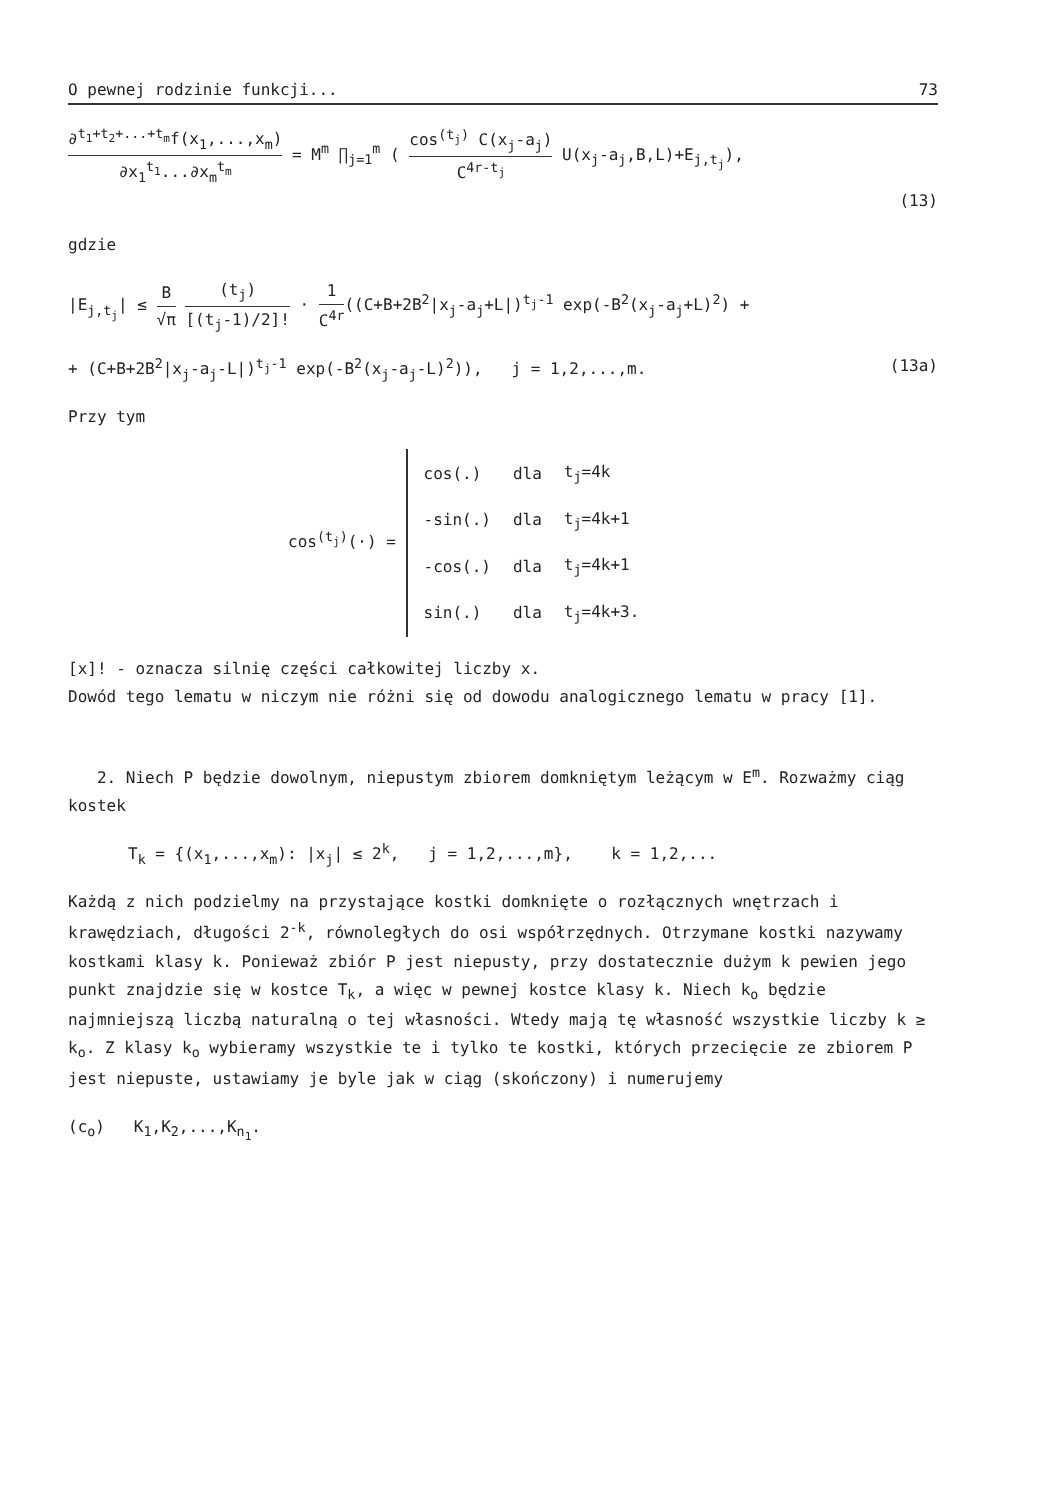O pewnej rodzinie funkcji... 73
∂<sup>t<sub>1</sub>+t<sub>2</sub>+...+t<sub>m</sub></sup>f(x<sub>1</sub>,...,x<sub>m</sub>) ∂x<sub>1</sub><sup>t<sub>1</sub></sup>...∂x<sub>m</sub><sup>t<sub>m</sub></sup> = M<sup>m</sup> ∏<sub>j=1</sub><sup>m</sup> ( cos<sup>(t<sub>j</sub>)</sup> C(x<sub>j</sub>-a<sub>j</sub>) C<sup>4r-t<sub>j</sub></sup> U(x<sub>j</sub>-a<sub>j</sub>,B,L)+E<sub>j,t<sub>j</sub></sub>),
(13)
gdzie
|E<sub>j,t<sub>j</sub></sub>| ≤ B √π (t<sub>j</sub>) [(t<sub>j</sub>-1)/2]! · 1 C<sup>4r</sup>((C+B+2B<sup>2</sup>|x<sub>j</sub>-a<sub>j</sub>+L|)<sup>t<sub>j</sub>-1</sup> exp(-B<sup>2</sup>(x<sub>j</sub>-a<sub>j</sub>+L)<sup>2</sup>) +
+ (C+B+2B<sup>2</sup>|x<sub>j</sub>-a<sub>j</sub>-L|)<sup>t<sub>j</sub>-1</sup> exp(-B<sup>2</sup>(x<sub>j</sub>-a<sub>j</sub>-L)<sup>2</sup>)), j = 1,2,...,m. (13a)
Przy tym
cos<sup>(t<sub>j</sub>)</sup>(·) =
| cos(.) | dla | t<sub>j</sub>=4k |
| -sin(.) | dla | t<sub>j</sub>=4k+1 |
| -cos(.) | dla | t<sub>j</sub>=4k+1 |
| sin(.) | dla | t<sub>j</sub>=4k+3. |
[x]! - oznacza silnię części całkowitej liczby x.
Dowód tego lematu w niczym nie różni się od dowodu analogicznego lematu w pracy [1].
2. Niech P będzie dowolnym, niepustym zbiorem domkniętym leżącym w E<sup>m</sup>. Rozważmy ciąg kostek
T<sub>k</sub> = {(x<sub>1</sub>,...,x<sub>m</sub>): |x<sub>j</sub>| ≤ 2<sup>k</sup>, j = 1,2,...,m}, k = 1,2,...
Każdą z nich podzielmy na przystające kostki domknięte o rozłącznych wnętrzach i krawędziach, długości 2<sup>-k</sup>, równoległych do osi współrzędnych. Otrzymane kostki nazywamy kostkami klasy k. Ponieważ zbiór P jest niepusty, przy dostatecznie dużym k pewien jego punkt znajdzie się w kostce T<sub>k</sub>, a więc w pewnej kostce klasy k. Niech k<sub>o</sub> będzie najmniejszą liczbą naturalną o tej własności. Wtedy mają tę własność wszystkie liczby k ≥ k<sub>o</sub>. Z klasy k<sub>o</sub> wybieramy wszystkie te i tylko te kostki, których przecięcie ze zbiorem P jest niepuste, ustawiamy je byle jak w ciąg (skończony) i numerujemy
(c<sub>o</sub>) K<sub>1</sub>,K<sub>2</sub>,...,K<sub>n<sub>1</sub></sub>.